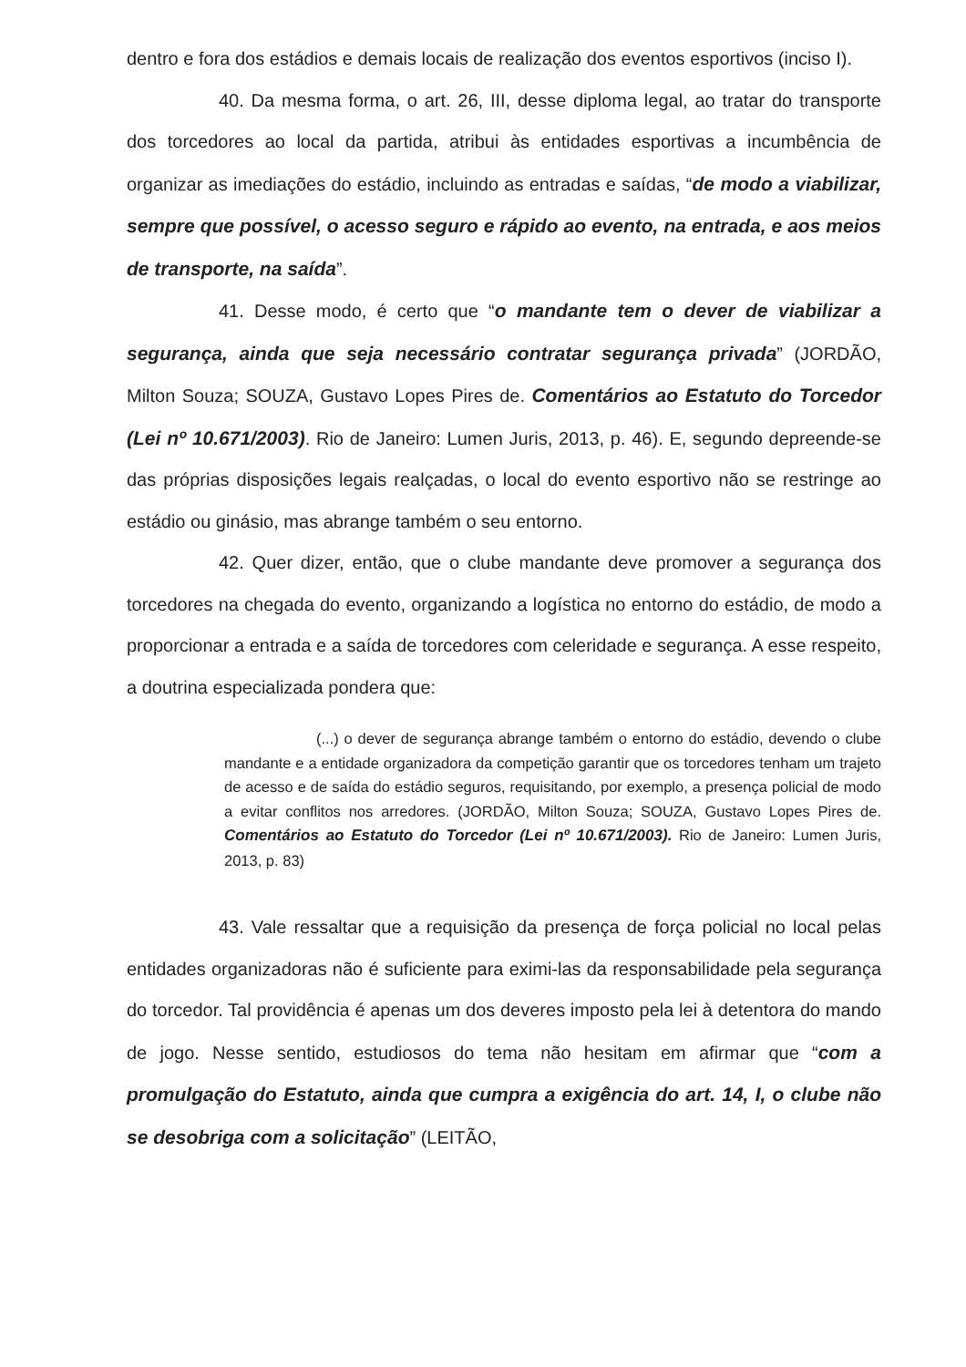dentro e fora dos estádios e demais locais de realização dos eventos esportivos (inciso I).
40. Da mesma forma, o art. 26, III, desse diploma legal, ao tratar do transporte dos torcedores ao local da partida, atribui às entidades esportivas a incumbência de organizar as imediações do estádio, incluindo as entradas e saídas, “de modo a viabilizar, sempre que possível, o acesso seguro e rápido ao evento, na entrada, e aos meios de transporte, na saída”.
41. Desse modo, é certo que “o mandante tem o dever de viabilizar a segurança, ainda que seja necessário contratar segurança privada” (JORDÃO, Milton Souza; SOUZA, Gustavo Lopes Pires de. Comentários ao Estatuto do Torcedor (Lei nº 10.671/2003). Rio de Janeiro: Lumen Juris, 2013, p. 46). E, segundo depreende-se das próprias disposições legais realçadas, o local do evento esportivo não se restringe ao estádio ou ginásio, mas abrange também o seu entorno.
42. Quer dizer, então, que o clube mandante deve promover a segurança dos torcedores na chegada do evento, organizando a logística no entorno do estádio, de modo a proporcionar a entrada e a saída de torcedores com celeridade e segurança. A esse respeito, a doutrina especializada pondera que:
(...) o dever de segurança abrange também o entorno do estádio, devendo o clube mandante e a entidade organizadora da competição garantir que os torcedores tenham um trajeto de acesso e de saída do estádio seguros, requisitando, por exemplo, a presença policial de modo a evitar conflitos nos arredores. (JORDÃO, Milton Souza; SOUZA, Gustavo Lopes Pires de. Comentários ao Estatuto do Torcedor (Lei nº 10.671/2003). Rio de Janeiro: Lumen Juris, 2013, p. 83)
43. Vale ressaltar que a requisição da presença de força policial no local pelas entidades organizadoras não é suficiente para eximi-las da responsabilidade pela segurança do torcedor. Tal providência é apenas um dos deveres imposto pela lei à detentora do mando de jogo. Nesse sentido, estudiosos do tema não hesitam em afirmar que “com a promulgação do Estatuto, ainda que cumpra a exigência do art. 14, I, o clube não se desobriga com a solicitação” (LEITÃO,